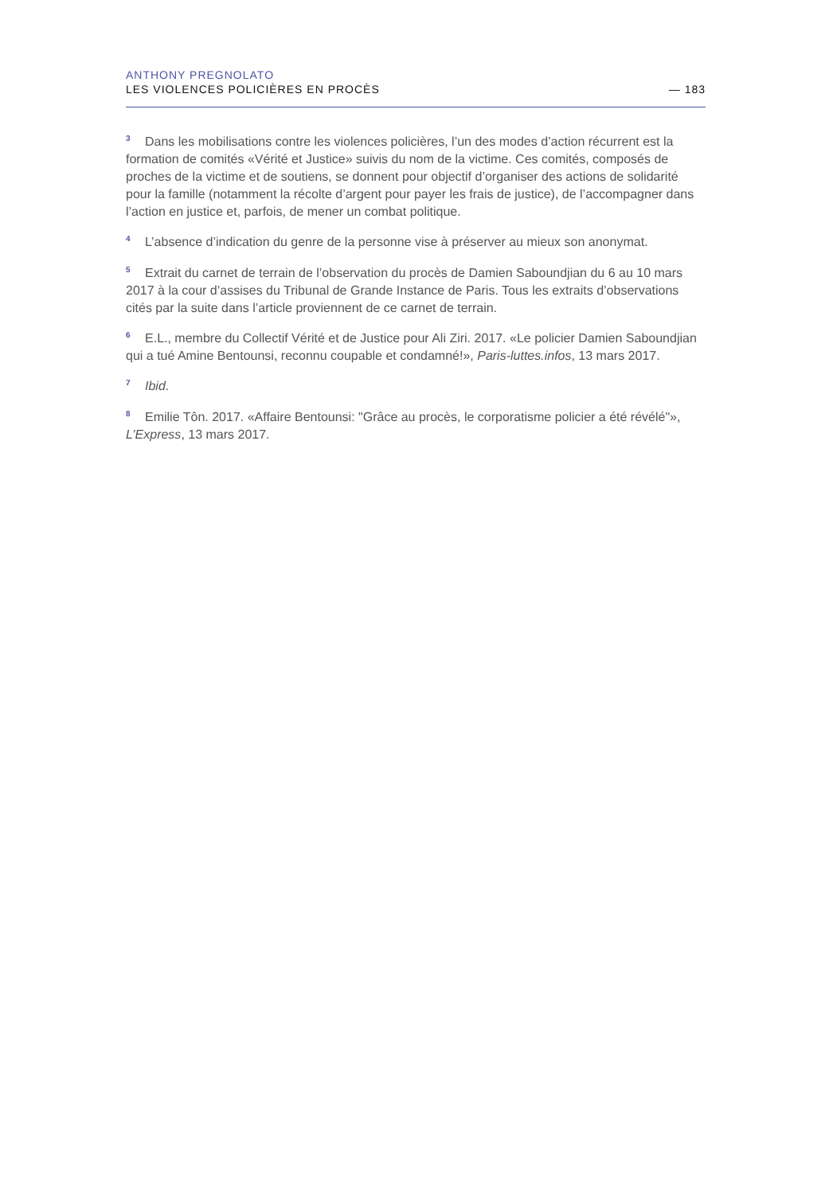ANTHONY PREGNOLATO
LES VIOLENCES POLICIÈRES EN PROCÈS — 183
<sup>3</sup> Dans les mobilisations contre les violences policières, l’un des modes d’action récurrent est la formation de comités «Vérité et Justice» suivis du nom de la victime. Ces comités, composés de proches de la victime et de soutiens, se donnent pour objectif d’organiser des actions de solidarité pour la famille (notamment la récolte d’argent pour payer les frais de justice), de l’accompagner dans l’action en justice et, parfois, de mener un combat politique.
<sup>4</sup> L’absence d’indication du genre de la personne vise à préserver au mieux son anonymat.
<sup>5</sup> Extrait du carnet de terrain de l’observation du procès de Damien Saboundjian du 6 au 10 mars 2017 à la cour d’assises du Tribunal de Grande Instance de Paris. Tous les extraits d’observations cités par la suite dans l’article proviennent de ce carnet de terrain.
<sup>6</sup> E.L., membre du Collectif Vérité et de Justice pour Ali Ziri. 2017. «Le policier Damien Saboundjian qui a tué Amine Bentounsi, reconnu coupable et condamné!», Paris-luttes.infos, 13 mars 2017.
<sup>7</sup> Ibid.
<sup>8</sup> Emilie Tôn. 2017. «Affaire Bentounsi: "Grâce au procès, le corporatisme policier a été révélé"», L’Express, 13 mars 2017.